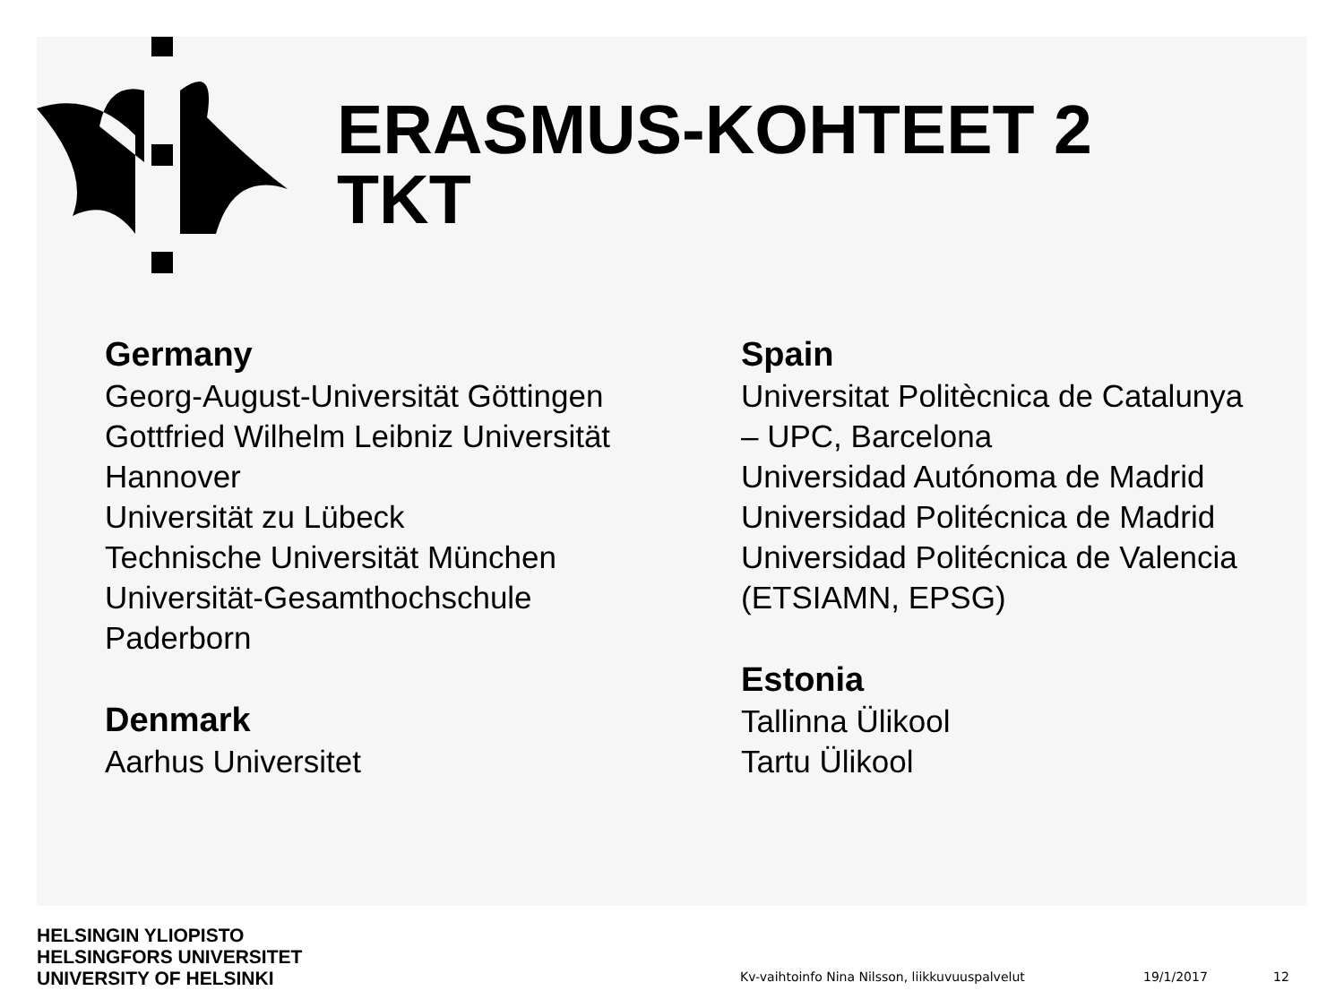ERASMUS-KOHTEET 2
TKT
Germany
Georg-August-Universität Göttingen
Gottfried Wilhelm Leibniz Universität
Hannover
Universität zu Lübeck
Technische Universität München
Universität-Gesamthochschule
Paderborn
Denmark
Aarhus Universitet
Spain
Universitat Politècnica de Catalunya
– UPC, Barcelona
Universidad Autónoma de Madrid
Universidad Politécnica de Madrid
Universidad Politécnica de Valencia
(ETSIAMN, EPSG)
Estonia
Tallinna Ülikool
Tartu Ülikool
HELSINGIN YLIOPISTO
HELSINGFORS UNIVERSITET
UNIVERSITY OF HELSINKI
Kv-vaihtoinfo Nina Nilsson, liikkuvuuspalvelut
19/1/2017
12